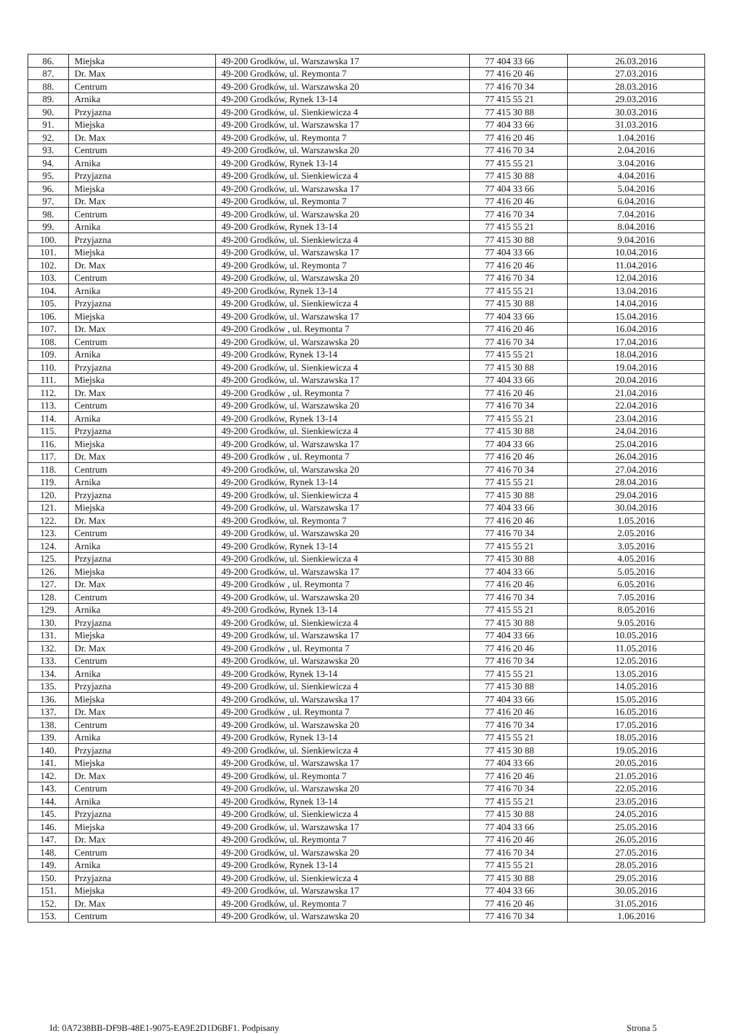| 86. | Miejska | 49-200 Grodków, ul. Warszawska 17 | 77 404 33 66 | 26.03.2016 |
| 87. | Dr. Max | 49-200 Grodków, ul. Reymonta 7 | 77 416 20 46 | 27.03.2016 |
| 88. | Centrum | 49-200 Grodków, ul. Warszawska 20 | 77 416 70 34 | 28.03.2016 |
| 89. | Arnika | 49-200 Grodków, Rynek 13-14 | 77 415 55 21 | 29.03.2016 |
| 90. | Przyjazna | 49-200 Grodków, ul. Sienkiewicza 4 | 77 415 30 88 | 30.03.2016 |
| 91. | Miejska | 49-200 Grodków, ul. Warszawska 17 | 77 404 33 66 | 31.03.2016 |
| 92. | Dr. Max | 49-200 Grodków, ul. Reymonta 7 | 77 416 20 46 | 1.04.2016 |
| 93. | Centrum | 49-200 Grodków, ul. Warszawska 20 | 77 416 70 34 | 2.04.2016 |
| 94. | Arnika | 49-200 Grodków, Rynek 13-14 | 77 415 55 21 | 3.04.2016 |
| 95. | Przyjazna | 49-200 Grodków, ul. Sienkiewicza 4 | 77 415 30 88 | 4.04.2016 |
| 96. | Miejska | 49-200 Grodków, ul. Warszawska 17 | 77 404 33 66 | 5.04.2016 |
| 97. | Dr. Max | 49-200 Grodków, ul. Reymonta 7 | 77 416 20 46 | 6.04.2016 |
| 98. | Centrum | 49-200 Grodków, ul. Warszawska 20 | 77 416 70 34 | 7.04.2016 |
| 99. | Arnika | 49-200 Grodków, Rynek 13-14 | 77 415 55 21 | 8.04.2016 |
| 100. | Przyjazna | 49-200 Grodków, ul. Sienkiewicza 4 | 77 415 30 88 | 9.04.2016 |
| 101. | Miejska | 49-200 Grodków, ul. Warszawska 17 | 77 404 33 66 | 10.04.2016 |
| 102. | Dr. Max | 49-200 Grodków, ul. Reymonta 7 | 77 416 20 46 | 11.04.2016 |
| 103. | Centrum | 49-200 Grodków, ul. Warszawska 20 | 77 416 70 34 | 12.04.2016 |
| 104. | Arnika | 49-200 Grodków, Rynek 13-14 | 77 415 55 21 | 13.04.2016 |
| 105. | Przyjazna | 49-200 Grodków, ul. Sienkiewicza 4 | 77 415 30 88 | 14.04.2016 |
| 106. | Miejska | 49-200 Grodków, ul. Warszawska 17 | 77 404 33 66 | 15.04.2016 |
| 107. | Dr. Max | 49-200 Grodków , ul. Reymonta 7 | 77 416 20 46 | 16.04.2016 |
| 108. | Centrum | 49-200 Grodków, ul. Warszawska 20 | 77 416 70 34 | 17.04.2016 |
| 109. | Arnika | 49-200 Grodków, Rynek 13-14 | 77 415 55 21 | 18.04.2016 |
| 110. | Przyjazna | 49-200 Grodków, ul. Sienkiewicza 4 | 77 415 30 88 | 19.04.2016 |
| 111. | Miejska | 49-200 Grodków, ul. Warszawska 17 | 77 404 33 66 | 20.04.2016 |
| 112. | Dr. Max | 49-200 Grodków , ul. Reymonta 7 | 77 416 20 46 | 21.04.2016 |
| 113. | Centrum | 49-200 Grodków, ul. Warszawska 20 | 77 416 70 34 | 22.04.2016 |
| 114. | Arnika | 49-200 Grodków, Rynek 13-14 | 77 415 55 21 | 23.04.2016 |
| 115. | Przyjazna | 49-200 Grodków, ul. Sienkiewicza 4 | 77 415 30 88 | 24.04.2016 |
| 116. | Miejska | 49-200 Grodków, ul. Warszawska 17 | 77 404 33 66 | 25.04.2016 |
| 117. | Dr. Max | 49-200 Grodków , ul. Reymonta 7 | 77 416 20 46 | 26.04.2016 |
| 118. | Centrum | 49-200 Grodków, ul. Warszawska 20 | 77 416 70 34 | 27.04.2016 |
| 119. | Arnika | 49-200 Grodków, Rynek 13-14 | 77 415 55 21 | 28.04.2016 |
| 120. | Przyjazna | 49-200 Grodków, ul. Sienkiewicza 4 | 77 415 30 88 | 29.04.2016 |
| 121. | Miejska | 49-200 Grodków, ul. Warszawska 17 | 77 404 33 66 | 30.04.2016 |
| 122. | Dr. Max | 49-200 Grodków, ul. Reymonta 7 | 77 416 20 46 | 1.05.2016 |
| 123. | Centrum | 49-200 Grodków, ul. Warszawska 20 | 77 416 70 34 | 2.05.2016 |
| 124. | Arnika | 49-200 Grodków, Rynek 13-14 | 77 415 55 21 | 3.05.2016 |
| 125. | Przyjazna | 49-200 Grodków, ul. Sienkiewicza 4 | 77 415 30 88 | 4.05.2016 |
| 126. | Miejska | 49-200 Grodków, ul. Warszawska 17 | 77 404 33 66 | 5.05.2016 |
| 127. | Dr. Max | 49-200 Grodków , ul. Reymonta 7 | 77 416 20 46 | 6.05.2016 |
| 128. | Centrum | 49-200 Grodków, ul. Warszawska 20 | 77 416 70 34 | 7.05.2016 |
| 129. | Arnika | 49-200 Grodków, Rynek 13-14 | 77 415 55 21 | 8.05.2016 |
| 130. | Przyjazna | 49-200 Grodków, ul. Sienkiewicza 4 | 77 415 30 88 | 9.05.2016 |
| 131. | Miejska | 49-200 Grodków, ul. Warszawska 17 | 77 404 33 66 | 10.05.2016 |
| 132. | Dr. Max | 49-200 Grodków , ul. Reymonta 7 | 77 416 20 46 | 11.05.2016 |
| 133. | Centrum | 49-200 Grodków, ul. Warszawska 20 | 77 416 70 34 | 12.05.2016 |
| 134. | Arnika | 49-200 Grodków, Rynek 13-14 | 77 415 55 21 | 13.05.2016 |
| 135. | Przyjazna | 49-200 Grodków, ul. Sienkiewicza 4 | 77 415 30 88 | 14.05.2016 |
| 136. | Miejska | 49-200 Grodków, ul. Warszawska 17 | 77 404 33 66 | 15.05.2016 |
| 137. | Dr. Max | 49-200 Grodków , ul. Reymonta 7 | 77 416 20 46 | 16.05.2016 |
| 138. | Centrum | 49-200 Grodków, ul. Warszawska 20 | 77 416 70 34 | 17.05.2016 |
| 139. | Arnika | 49-200 Grodków, Rynek 13-14 | 77 415 55 21 | 18.05.2016 |
| 140. | Przyjazna | 49-200 Grodków, ul. Sienkiewicza 4 | 77 415 30 88 | 19.05.2016 |
| 141. | Miejska | 49-200 Grodków, ul. Warszawska 17 | 77 404 33 66 | 20.05.2016 |
| 142. | Dr. Max | 49-200 Grodków, ul. Reymonta 7 | 77 416 20 46 | 21.05.2016 |
| 143. | Centrum | 49-200 Grodków, ul. Warszawska 20 | 77 416 70 34 | 22.05.2016 |
| 144. | Arnika | 49-200 Grodków, Rynek 13-14 | 77 415 55 21 | 23.05.2016 |
| 145. | Przyjazna | 49-200 Grodków, ul. Sienkiewicza 4 | 77 415 30 88 | 24.05.2016 |
| 146. | Miejska | 49-200 Grodków, ul. Warszawska 17 | 77 404 33 66 | 25.05.2016 |
| 147. | Dr. Max | 49-200 Grodków, ul. Reymonta 7 | 77 416 20 46 | 26.05.2016 |
| 148. | Centrum | 49-200 Grodków, ul. Warszawska 20 | 77 416 70 34 | 27.05.2016 |
| 149. | Arnika | 49-200 Grodków, Rynek 13-14 | 77 415 55 21 | 28.05.2016 |
| 150. | Przyjazna | 49-200 Grodków, ul. Sienkiewicza 4 | 77 415 30 88 | 29.05.2016 |
| 151. | Miejska | 49-200 Grodków, ul. Warszawska 17 | 77 404 33 66 | 30.05.2016 |
| 152. | Dr. Max | 49-200 Grodków, ul. Reymonta 7 | 77 416 20 46 | 31.05.2016 |
| 153. | Centrum | 49-200 Grodków, ul. Warszawska 20 | 77 416 70 34 | 1.06.2016 |
Id: 0A7238BB-DF9B-48E1-9075-EA9E2D1D6BF1. Podpisany Strona 5